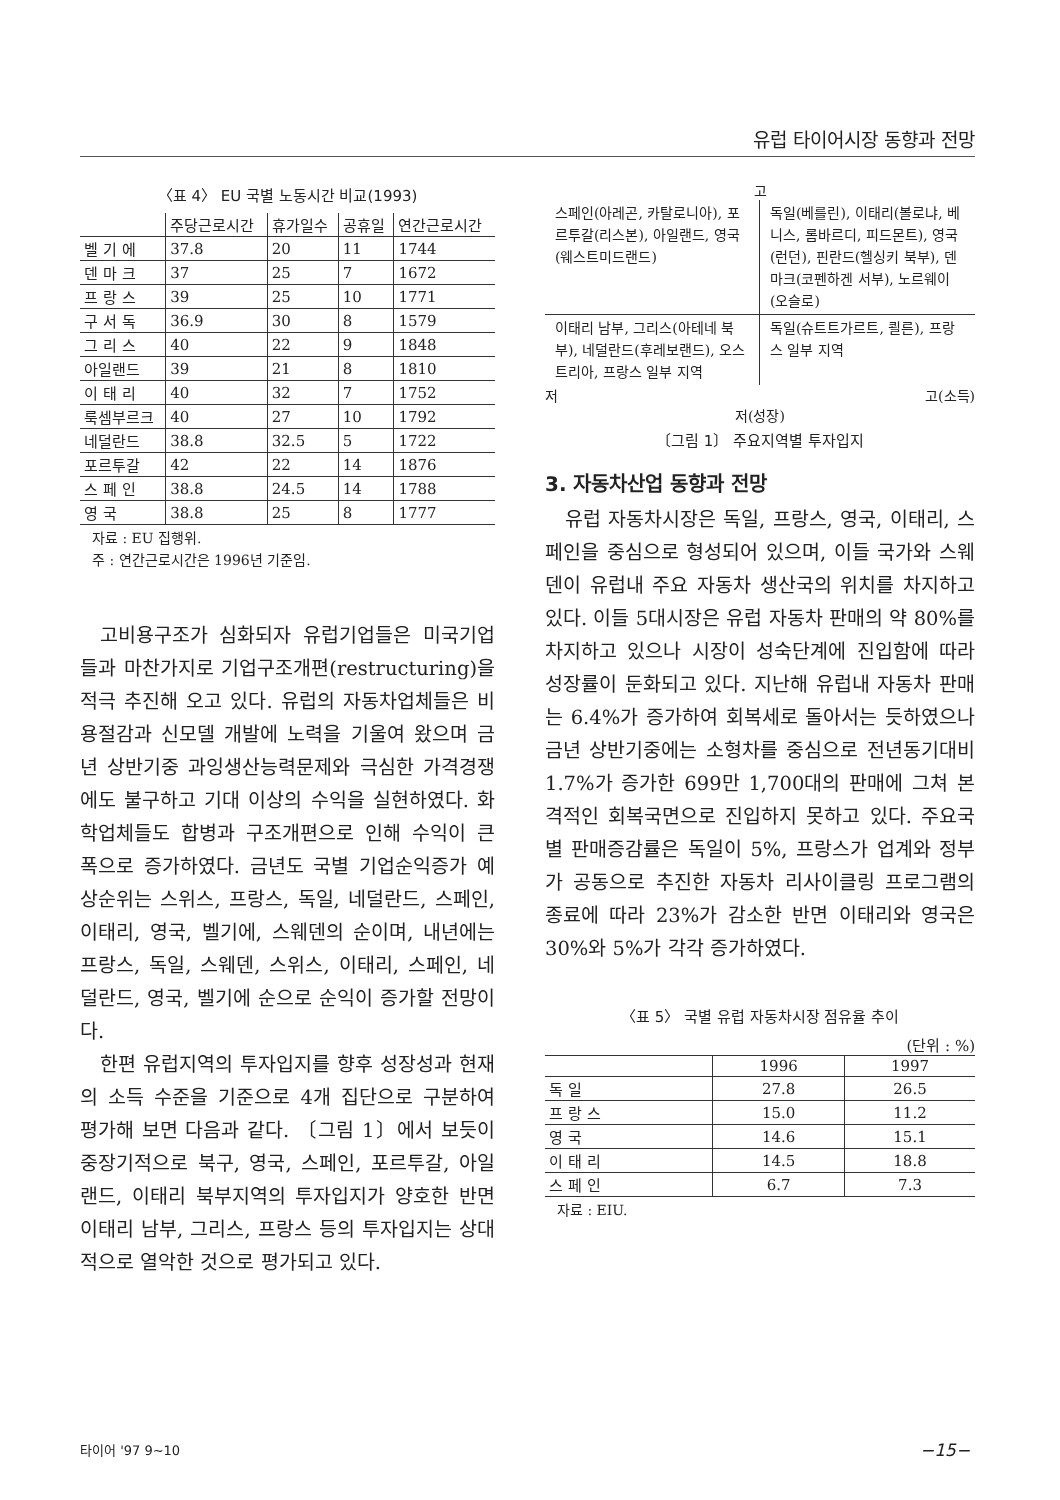유럽 타이어시장 동향과 전망
〈표 4〉 EU 국별 노동시간 비교(1993)
| | 주당근로시간 | 휴가일수 | 공휴일 | 연간근로시간 |
| --- | --- | --- | --- | --- |
| 벨 기 에 | 37.8 | 20 | 11 | 1744 |
| 덴 마 크 | 37 | 25 | 7 | 1672 |
| 프 랑 스 | 39 | 25 | 10 | 1771 |
| 구 서 독 | 36.9 | 30 | 8 | 1579 |
| 그 리 스 | 40 | 22 | 9 | 1848 |
| 아일랜드 | 39 | 21 | 8 | 1810 |
| 이 태 리 | 40 | 32 | 7 | 1752 |
| 룩셈부르크 | 40 | 27 | 10 | 1792 |
| 네덜란드 | 38.8 | 32.5 | 5 | 1722 |
| 포르투갈 | 42 | 22 | 14 | 1876 |
| 스 페 인 | 38.8 | 24.5 | 14 | 1788 |
| 영 국 | 38.8 | 25 | 8 | 1777 |
자료 : EU 집행위.
주 : 연간근로시간은 1996년 기준임.
고비용구조가 심화되자 유럽기업들은 미국기업들과 마찬가지로 기업구조개편(restructuring)을 적극 추진해 오고 있다. 유럽의 자동차업체들은 비용절감과 신모델 개발에 노력을 기울여 왔으며 금년 상반기중 과잉생산능력문제와 극심한 가격경쟁에도 불구하고 기대 이상의 수익을 실현하였다. 화학업체들도 합병과 구조개편으로 인해 수익이 큰 폭으로 증가하였다. 금년도 국별 기업순익증가 예상순위는 스위스, 프랑스, 독일, 네덜란드, 스페인, 이태리, 영국, 벨기에, 스웨덴의 순이며, 내년에는 프랑스, 독일, 스웨덴, 스위스, 이태리, 스페인, 네덜란드, 영국, 벨기에 순으로 순익이 증가할 전망이다.
한편 유럽지역의 투자입지를 향후 성장성과 현재의 소득 수준을 기준으로 4개 집단으로 구분하여 평가해 보면 다음과 같다. 〔그림 1〕에서 보듯이 중장기적으로 북구, 영국, 스페인, 포르투갈, 아일랜드, 이태리 북부지역의 투자입지가 양호한 반면 이태리 남부, 그리스, 프랑스 등의 투자입지는 상대적으로 열악한 것으로 평가되고 있다.
고
스페인(아레곤, 카탈로니아), 포르투갈(리스본), 아일랜드, 영국(웨스트미드랜드)
독일(베를린), 이태리(볼로냐, 베니스, 롬바르디, 피드몬트), 영국(런던), 핀란드(헬싱키 북부), 덴마크(코펜하겐 서부), 노르웨이(오슬로)
이태리 남부, 그리스(아테네 북부), 네덜란드(후레보랜드), 오스트리아, 프랑스 일부 지역
독일(슈트트가르트, 쾰른), 프랑스 일부 지역
저 고(소득)
저(성장)
〔그림 1〕 주요지역별 투자입지
3. 자동차산업 동향과 전망
유럽 자동차시장은 독일, 프랑스, 영국, 이태리, 스페인을 중심으로 형성되어 있으며, 이들 국가와 스웨덴이 유럽내 주요 자동차 생산국의 위치를 차지하고 있다. 이들 5대시장은 유럽 자동차 판매의 약 80%를 차지하고 있으나 시장이 성숙단계에 진입함에 따라 성장률이 둔화되고 있다. 지난해 유럽내 자동차 판매는 6.4%가 증가하여 회복세로 돌아서는 듯하였으나 금년 상반기중에는 소형차를 중심으로 전년동기대비 1.7%가 증가한 699만 1,700대의 판매에 그쳐 본격적인 회복국면으로 진입하지 못하고 있다. 주요국별 판매증감률은 독일이 5%, 프랑스가 업계와 정부가 공동으로 추진한 자동차 리사이클링 프로그램의 종료에 따라 23%가 감소한 반면 이태리와 영국은 30%와 5%가 각각 증가하였다.
〈표 5〉 국별 유럽 자동차시장 점유율 추이
(단위 : %)
| | 1996 | 1997 |
| --- | --- | --- |
| 독 일 | 27.8 | 26.5 |
| 프 랑 스 | 15.0 | 11.2 |
| 영 국 | 14.6 | 15.1 |
| 이 태 리 | 14.5 | 18.8 |
| 스 페 인 | 6.7 | 7.3 |
자료 : EIU.
타이어 '97 9~10 −15−